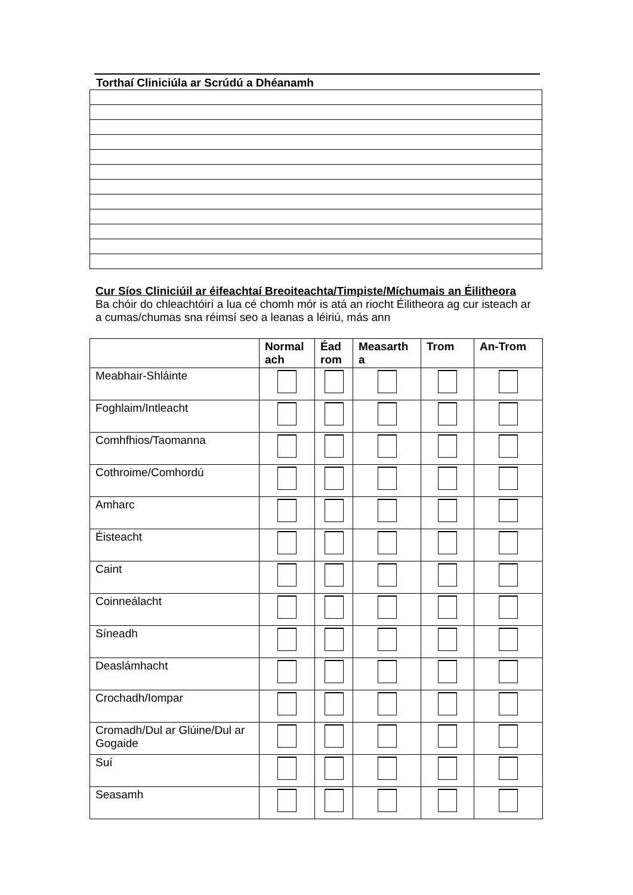Torthaí Cliniciúla ar Scrúdú a Dhéanamh
Cur Síos Cliniciúil ar éifeachtaí Breoiteachta/Timpiste/Míchumais an Éilitheora
Ba chóir do chleachtóirí a lua cé chomh mór is atá an riocht Éilitheora ag cur isteach ar a cumas/chumas sna réimsí seo a leanas a léiriú, más ann
| | Normal ach | Éad rom | Measarth a | Trom | An-Trom |
| --- | --- | --- | --- | --- | --- |
| Meabhair-Shláinte | | | | | |
| Foghlaim/Intleacht | | | | | |
| Comhfhios/Taomanna | | | | | |
| Cothroime/Comhordú | | | | | |
| Amharc | | | | | |
| Éisteacht | | | | | |
| Caint | | | | | |
| Coinneálacht | | | | | |
| Síneadh | | | | | |
| Deaslámhacht | | | | | |
| Crochadh/Iompar | | | | | |
| Cromadh/Dul ar Glúine/Dul ar Gogaide | | | | | |
| Suí | | | | | |
| Seasamh | | | | | |